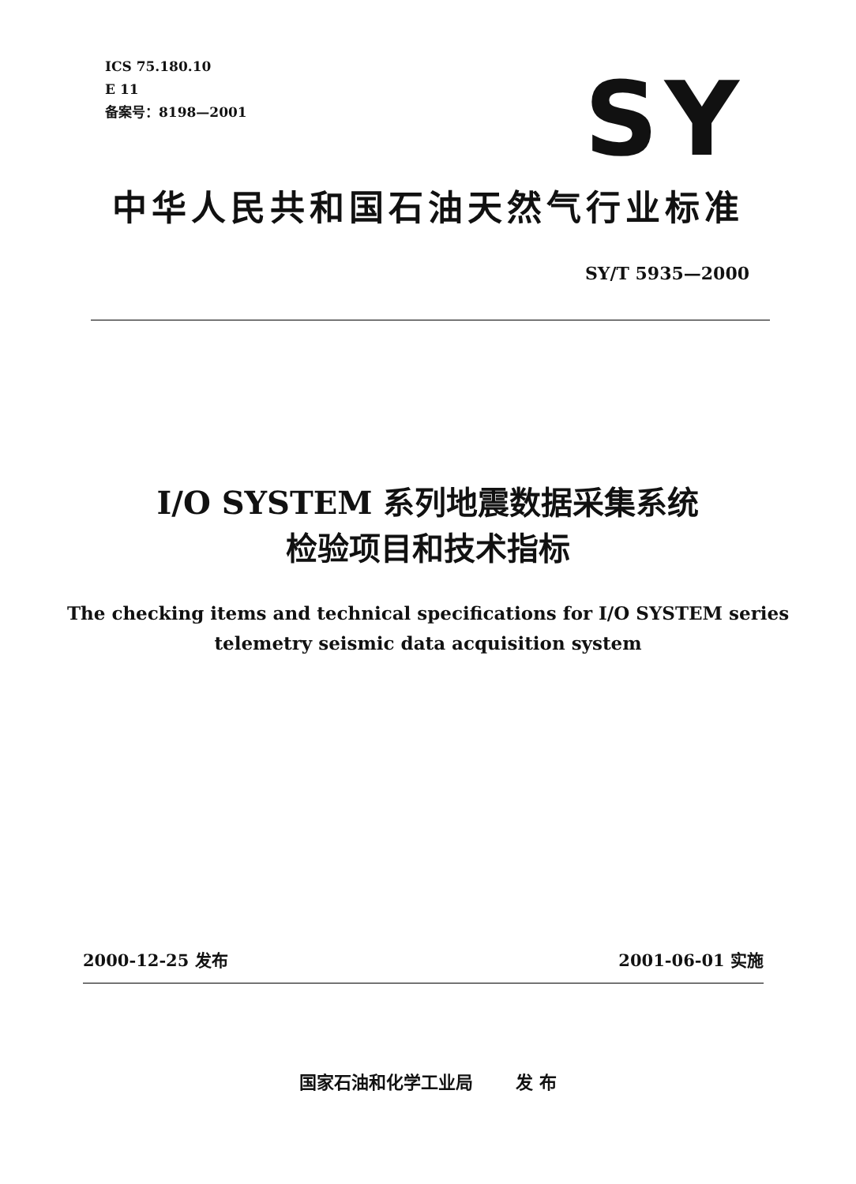ICS 75.180.10
E 11
备案号：8198—2001
SY
中华人民共和国石油天然气行业标准
SY/T 5935—2000
I/O SYSTEM 系列地震数据采集系统
检验项目和技术指标
The checking items and technical specifications for I/O SYSTEM series
telemetry seismic data acquisition system
2000-12-25 发布 2001-06-01 实施
国家石油和化学工业局 发 布